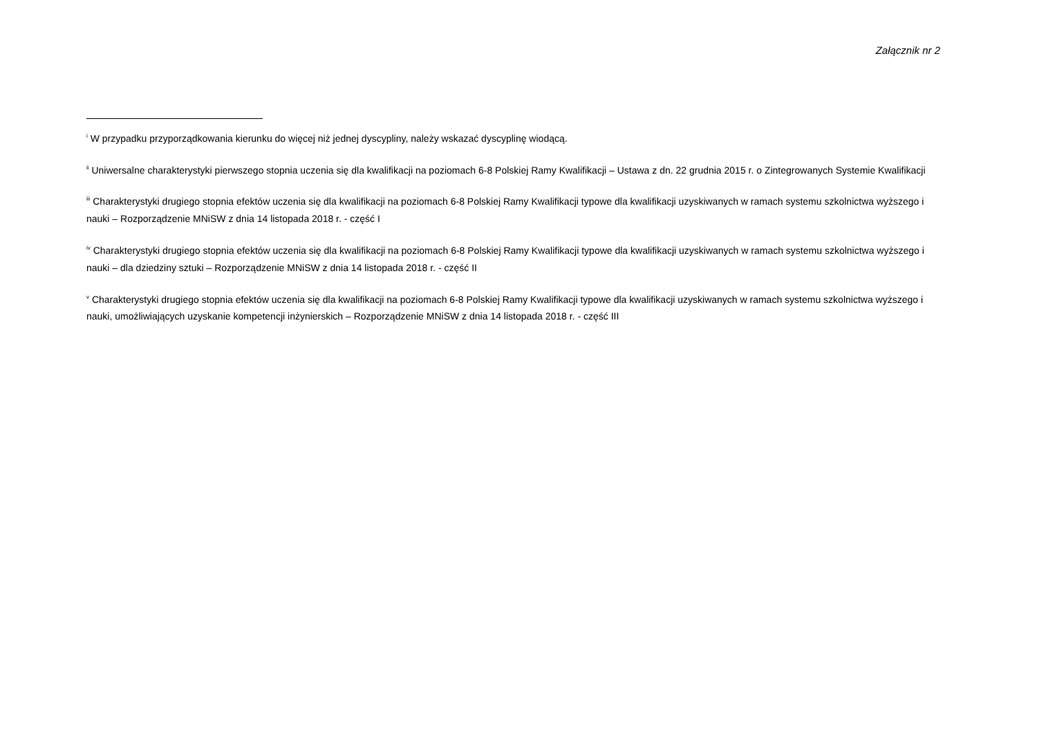Załącznik nr 2
<sup>i</sup> W przypadku przyporządkowania kierunku do więcej niż jednej dyscypliny, należy wskazać dyscyplinę wiodącą.
<sup>ii</sup> Uniwersalne charakterystyki pierwszego stopnia uczenia się dla kwalifikacji na poziomach 6-8 Polskiej Ramy Kwalifikacji – Ustawa z dn. 22 grudnia 2015 r. o Zintegrowanych Systemie Kwalifikacji
<sup>iii</sup> Charakterystyki drugiego stopnia efektów uczenia się dla kwalifikacji na poziomach 6-8 Polskiej Ramy Kwalifikacji typowe dla kwalifikacji uzyskiwanych w ramach systemu szkolnictwa wyższego i nauki – Rozporządzenie MNiSW z dnia 14 listopada 2018 r. - część I
<sup>iv</sup> Charakterystyki drugiego stopnia efektów uczenia się dla kwalifikacji na poziomach 6-8 Polskiej Ramy Kwalifikacji typowe dla kwalifikacji uzyskiwanych w ramach systemu szkolnictwa wyższego i nauki – dla dziedziny sztuki – Rozporządzenie MNiSW z dnia 14 listopada 2018 r. - część II
<sup>v</sup> Charakterystyki drugiego stopnia efektów uczenia się dla kwalifikacji na poziomach 6-8 Polskiej Ramy Kwalifikacji typowe dla kwalifikacji uzyskiwanych w ramach systemu szkolnictwa wyższego i nauki, umożliwiających uzyskanie kompetencji inżynierskich – Rozporządzenie MNiSW z dnia 14 listopada 2018 r. - część III